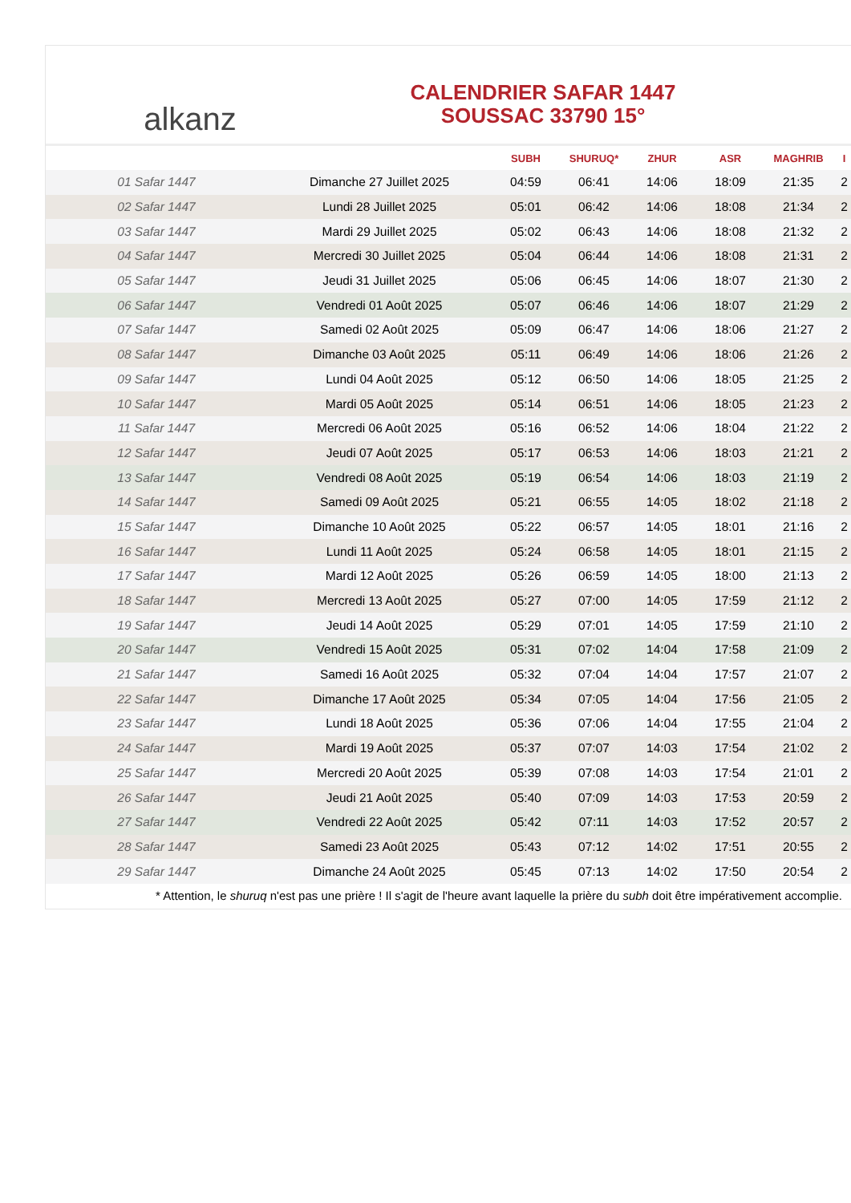alkanz
CALENDRIER SAFAR 1447
SOUSSAC 33790 15°
| | | SUBH | SHURUQ* | ZHUR | ASR | MAGHRIB | I |
| --- | --- | --- | --- | --- | --- | --- | --- |
| 01 Safar 1447 | Dimanche 27 Juillet 2025 | 04:59 | 06:41 | 14:06 | 18:09 | 21:35 | 2 |
| 02 Safar 1447 | Lundi 28 Juillet 2025 | 05:01 | 06:42 | 14:06 | 18:08 | 21:34 | 2 |
| 03 Safar 1447 | Mardi 29 Juillet 2025 | 05:02 | 06:43 | 14:06 | 18:08 | 21:32 | 2 |
| 04 Safar 1447 | Mercredi 30 Juillet 2025 | 05:04 | 06:44 | 14:06 | 18:08 | 21:31 | 2 |
| 05 Safar 1447 | Jeudi 31 Juillet 2025 | 05:06 | 06:45 | 14:06 | 18:07 | 21:30 | 2 |
| 06 Safar 1447 | Vendredi 01 Août 2025 | 05:07 | 06:46 | 14:06 | 18:07 | 21:29 | 2 |
| 07 Safar 1447 | Samedi 02 Août 2025 | 05:09 | 06:47 | 14:06 | 18:06 | 21:27 | 2 |
| 08 Safar 1447 | Dimanche 03 Août 2025 | 05:11 | 06:49 | 14:06 | 18:06 | 21:26 | 2 |
| 09 Safar 1447 | Lundi 04 Août 2025 | 05:12 | 06:50 | 14:06 | 18:05 | 21:25 | 2 |
| 10 Safar 1447 | Mardi 05 Août 2025 | 05:14 | 06:51 | 14:06 | 18:05 | 21:23 | 2 |
| 11 Safar 1447 | Mercredi 06 Août 2025 | 05:16 | 06:52 | 14:06 | 18:04 | 21:22 | 2 |
| 12 Safar 1447 | Jeudi 07 Août 2025 | 05:17 | 06:53 | 14:06 | 18:03 | 21:21 | 2 |
| 13 Safar 1447 | Vendredi 08 Août 2025 | 05:19 | 06:54 | 14:06 | 18:03 | 21:19 | 2 |
| 14 Safar 1447 | Samedi 09 Août 2025 | 05:21 | 06:55 | 14:05 | 18:02 | 21:18 | 2 |
| 15 Safar 1447 | Dimanche 10 Août 2025 | 05:22 | 06:57 | 14:05 | 18:01 | 21:16 | 2 |
| 16 Safar 1447 | Lundi 11 Août 2025 | 05:24 | 06:58 | 14:05 | 18:01 | 21:15 | 2 |
| 17 Safar 1447 | Mardi 12 Août 2025 | 05:26 | 06:59 | 14:05 | 18:00 | 21:13 | 2 |
| 18 Safar 1447 | Mercredi 13 Août 2025 | 05:27 | 07:00 | 14:05 | 17:59 | 21:12 | 2 |
| 19 Safar 1447 | Jeudi 14 Août 2025 | 05:29 | 07:01 | 14:05 | 17:59 | 21:10 | 2 |
| 20 Safar 1447 | Vendredi 15 Août 2025 | 05:31 | 07:02 | 14:04 | 17:58 | 21:09 | 2 |
| 21 Safar 1447 | Samedi 16 Août 2025 | 05:32 | 07:04 | 14:04 | 17:57 | 21:07 | 2 |
| 22 Safar 1447 | Dimanche 17 Août 2025 | 05:34 | 07:05 | 14:04 | 17:56 | 21:05 | 2 |
| 23 Safar 1447 | Lundi 18 Août 2025 | 05:36 | 07:06 | 14:04 | 17:55 | 21:04 | 2 |
| 24 Safar 1447 | Mardi 19 Août 2025 | 05:37 | 07:07 | 14:03 | 17:54 | 21:02 | 2 |
| 25 Safar 1447 | Mercredi 20 Août 2025 | 05:39 | 07:08 | 14:03 | 17:54 | 21:01 | 2 |
| 26 Safar 1447 | Jeudi 21 Août 2025 | 05:40 | 07:09 | 14:03 | 17:53 | 20:59 | 2 |
| 27 Safar 1447 | Vendredi 22 Août 2025 | 05:42 | 07:11 | 14:03 | 17:52 | 20:57 | 2 |
| 28 Safar 1447 | Samedi 23 Août 2025 | 05:43 | 07:12 | 14:02 | 17:51 | 20:55 | 2 |
| 29 Safar 1447 | Dimanche 24 Août 2025 | 05:45 | 07:13 | 14:02 | 17:50 | 20:54 | 2 |
* Attention, le shuruq n'est pas une prière ! Il s'agit de l'heure avant laquelle la prière du subh doit être impérativement accomplie.